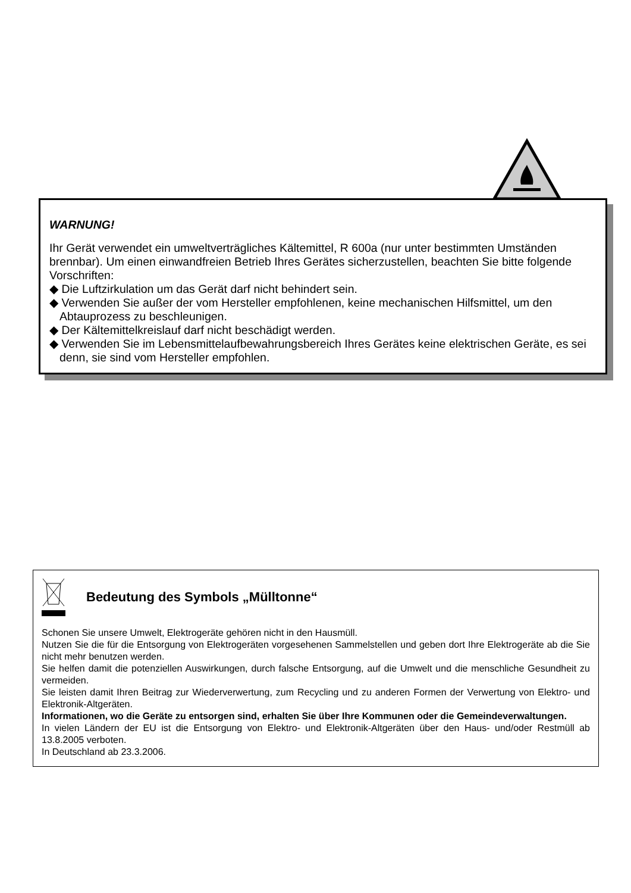WARNUNG!
Ihr Gerät verwendet ein umweltverträgliches Kältemittel, R 600a (nur unter bestimmten Umständen brennbar). Um einen einwandfreien Betrieb Ihres Gerätes sicherzustellen, beachten Sie bitte folgende Vorschriften:
◆ Die Luftzirkulation um das Gerät darf nicht behindert sein.
◆ Verwenden Sie außer der vom Hersteller empfohlenen, keine mechanischen Hilfsmittel, um den Abtauprozess zu beschleunigen.
◆ Der Kältemittelkreislauf darf nicht beschädigt werden.
◆ Verwenden Sie im Lebensmittelaufbewahrungsbereich Ihres Gerätes keine elektrischen Geräte, es sei denn, sie sind vom Hersteller empfohlen.
Bedeutung des Symbols „Mülltonne“
Schonen Sie unsere Umwelt, Elektrogeräte gehören nicht in den Hausmüll.
Nutzen Sie die für die Entsorgung von Elektrogeräten vorgesehenen Sammelstellen und geben dort Ihre Elektrogeräte ab die Sie nicht mehr benutzen werden.
Sie helfen damit die potenziellen Auswirkungen, durch falsche Entsorgung, auf die Umwelt und die menschliche Gesundheit zu vermeiden.
Sie leisten damit Ihren Beitrag zur Wiederverwertung, zum Recycling und zu anderen Formen der Verwertung von Elektro- und Elektronik-Altgeräten.
Informationen, wo die Geräte zu entsorgen sind, erhalten Sie über Ihre Kommunen oder die Gemeindeverwaltungen.
In vielen Ländern der EU ist die Entsorgung von Elektro- und Elektronik-Altgeräten über den Haus- und/oder Restmüll ab 13.8.2005 verboten.
In Deutschland ab 23.3.2006.